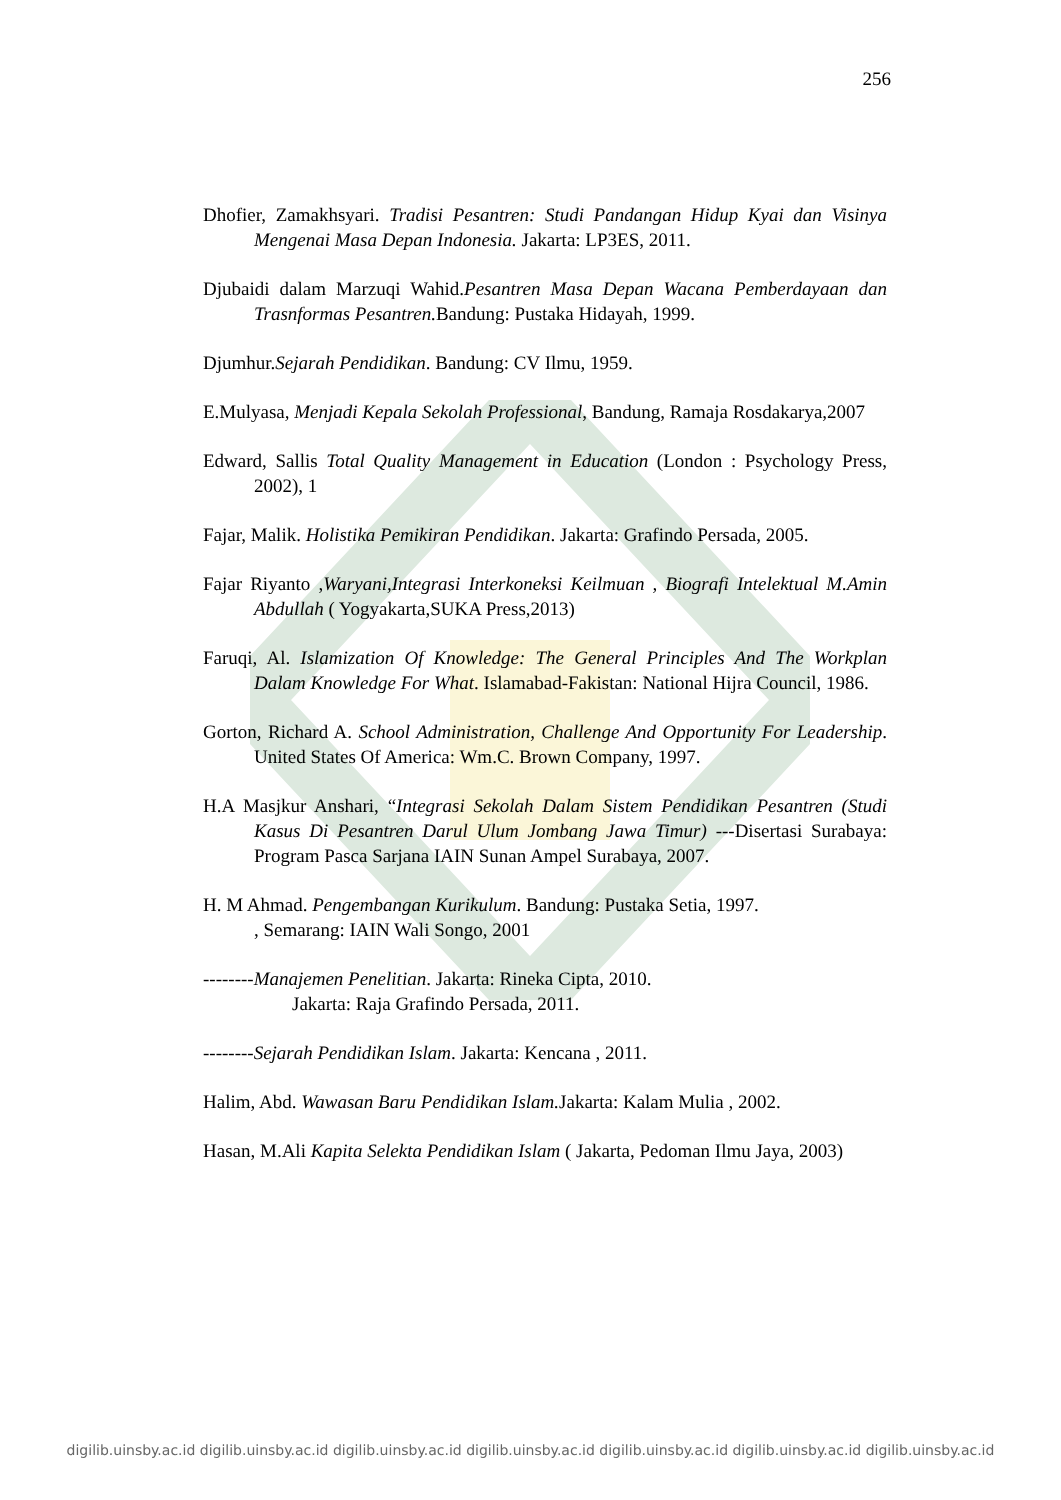256
Dhofier, Zamakhsyari. Tradisi Pesantren: Studi Pandangan Hidup Kyai dan Visinya Mengenai Masa Depan Indonesia. Jakarta: LP3ES, 2011.
Djubaidi dalam Marzuqi Wahid.Pesantren Masa Depan Wacana Pemberdayaan dan Trasnformas Pesantren. Bandung: Pustaka Hidayah, 1999.
Djumhur.Sejarah Pendidikan. Bandung: CV Ilmu, 1959.
E.Mulyasa, Menjadi Kepala Sekolah Professional, Bandung, Ramaja Rosdakarya,2007
Edward, Sallis Total Quality Management in Education (London : Psychology Press, 2002), 1
Fajar, Malik. Holistika Pemikiran Pendidikan. Jakarta: Grafindo Persada, 2005.
Fajar Riyanto ,Waryani,Integrasi Interkoneksi Keilmuan , Biografi Intelektual M.Amin Abdullah ( Yogyakarta,SUKA Press,2013)
Faruqi, Al. Islamization Of Knowledge: The General Principles And The Workplan Dalam Knowledge For What. Islamabad-Fakistan: National Hijra Council, 1986.
Gorton, Richard A. School Administration, Challenge And Opportunity For Leadership. United States Of America: Wm.C. Brown Company, 1997.
H.A Masjkur Anshari, “Integrasi Sekolah Dalam Sistem Pendidikan Pesantren (Studi Kasus Di Pesantren Darul Ulum Jombang Jawa Timur) ---Disertasi Surabaya: Program Pasca Sarjana IAIN Sunan Ampel Surabaya, 2007.
H. M Ahmad. Pengembangan Kurikulum. Bandung: Pustaka Setia, 1997.
, Semarang: IAIN Wali Songo, 2001
--------Manajemen Penelitian. Jakarta: Rineka Cipta, 2010.
Jakarta: Raja Grafindo Persada, 2011.
--------Sejarah Pendidikan Islam. Jakarta: Kencana , 2011.
Halim, Abd. Wawasan Baru Pendidikan Islam. Jakarta: Kalam Mulia , 2002.
Hasan, M.Ali Kapita Selekta Pendidikan Islam ( Jakarta, Pedoman Ilmu Jaya, 2003)
digilib.uinsby.ac.id digilib.uinsby.ac.id digilib.uinsby.ac.id digilib.uinsby.ac.id digilib.uinsby.ac.id digilib.uinsby.ac.id digilib.uinsby.ac.id